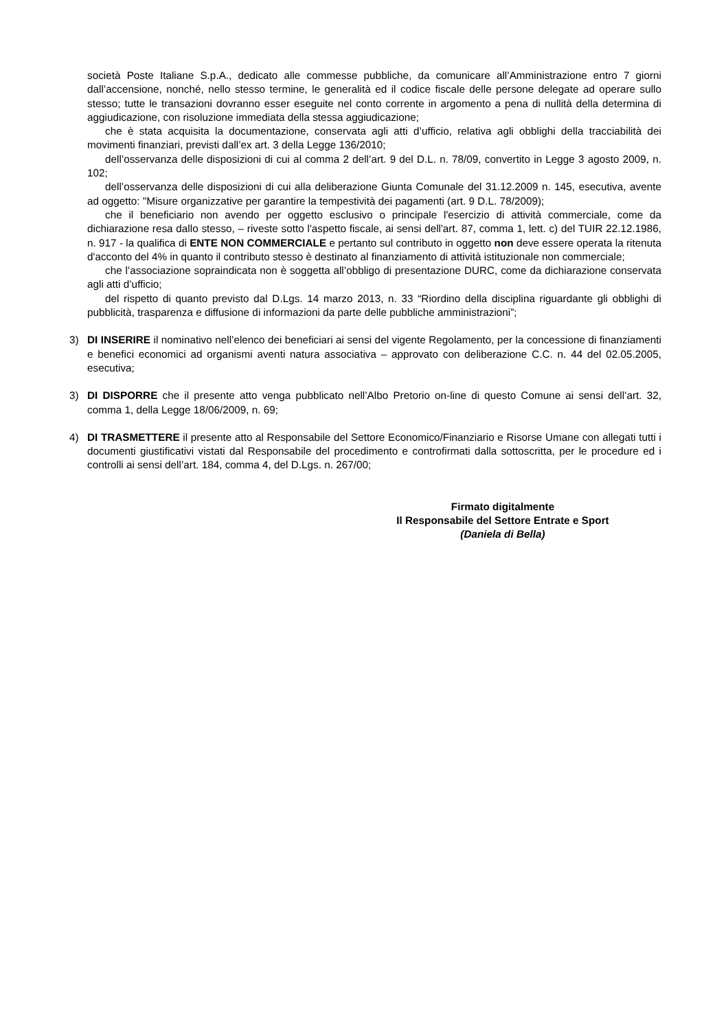società Poste Italiane S.p.A., dedicato alle commesse pubbliche, da comunicare all’Amministrazione entro 7 giorni dall’accensione, nonché, nello stesso termine, le generalità ed il codice fiscale delle persone delegate ad operare sullo stesso; tutte le transazioni dovranno esser eseguite nel conto corrente in argomento a pena di nullità della determina di aggiudicazione, con risoluzione immediata della stessa aggiudicazione;
che è stata acquisita la documentazione, conservata agli atti d’ufficio, relativa agli obblighi della tracciabilità dei movimenti finanziari, previsti dall’ex art. 3 della Legge 136/2010;
dell’osservanza delle disposizioni di cui al comma 2 dell’art. 9 del D.L. n. 78/09, convertito in Legge 3 agosto 2009, n. 102;
dell’osservanza delle disposizioni di cui alla deliberazione Giunta Comunale del 31.12.2009 n. 145, esecutiva, avente ad oggetto: "Misure organizzative per garantire la tempestività dei pagamenti (art. 9 D.L. 78/2009);
che il beneficiario non avendo per oggetto esclusivo o principale l'esercizio di attività commerciale, come da dichiarazione resa dallo stesso, – riveste sotto l'aspetto fiscale, ai sensi dell'art. 87, comma 1, lett. c) del TUIR 22.12.1986, n. 917 - la qualifica di ENTE NON COMMERCIALE e pertanto sul contributo in oggetto non deve essere operata la ritenuta d'acconto del 4% in quanto il contributo stesso è destinato al finanziamento di attività istituzionale non commerciale;
che l’associazione sopraindicata non è soggetta all’obbligo di presentazione DURC, come da dichiarazione conservata agli atti d’ufficio;
del rispetto di quanto previsto dal D.Lgs. 14 marzo 2013, n. 33 “Riordino della disciplina riguardante gli obblighi di pubblicità, trasparenza e diffusione di informazioni da parte delle pubbliche amministrazioni”;
3) DI INSERIRE il nominativo nell’elenco dei beneficiari ai sensi del vigente Regolamento, per la concessione di finanziamenti e benefici economici ad organismi aventi natura associativa – approvato con deliberazione C.C. n. 44 del 02.05.2005, esecutiva;
3) DI DISPORRE che il presente atto venga pubblicato nell’Albo Pretorio on-line di questo Comune ai sensi dell’art. 32, comma 1, della Legge 18/06/2009, n. 69;
4) DI TRASMETTERE il presente atto al Responsabile del Settore Economico/Finanziario e Risorse Umane con allegati tutti i documenti giustificativi vistati dal Responsabile del procedimento e controfirmati dalla sottoscritta, per le procedure ed i controlli ai sensi dell’art. 184, comma 4, del D.Lgs. n. 267/00;
Firmato digitalmente
Il Responsabile del Settore Entrate e Sport
(Daniela di Bella)